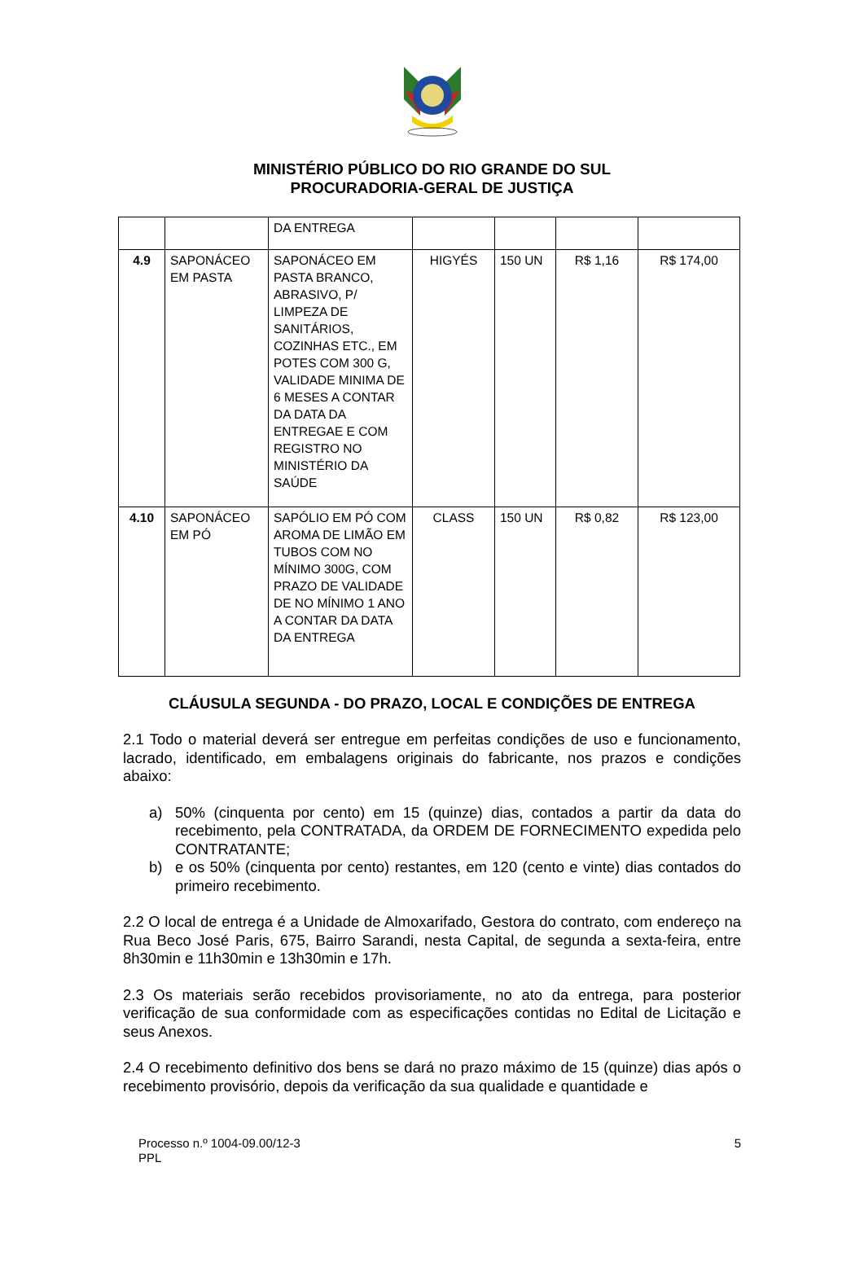MINISTÉRIO PÚBLICO DO RIO GRANDE DO SUL
PROCURADORIA-GERAL DE JUSTIÇA
| | | DA ENTREGA | | | | |
| 4.9 | SAPONÁCEO EM PASTA | SAPONÁCEO EM PASTA BRANCO, ABRASIVO, P/ LIMPEZA DE SANITÁRIOS, COZINHAS ETC., EM POTES COM 300 G, VALIDADE MINIMA DE 6 MESES A CONTAR DA DATA DA ENTREGAE E COM REGISTRO NO MINISTÉRIO DA SAÚDE | HIGYÉS | 150 UN | R$ 1,16 | R$ 174,00 |
| 4.10 | SAPONÁCEO EM PÓ | SAPÓLIO EM PÓ COM AROMA DE LIMÃO EM TUBOS COM NO MÍNIMO 300G, COM PRAZO DE VALIDADE DE NO MÍNIMO 1 ANO A CONTAR DA DATA DA ENTREGA | CLASS | 150 UN | R$ 0,82 | R$ 123,00 |
CLÁUSULA SEGUNDA - DO PRAZO, LOCAL E CONDIÇÕES DE ENTREGA
2.1 Todo o material deverá ser entregue em perfeitas condições de uso e funcionamento, lacrado, identificado, em embalagens originais do fabricante, nos prazos e condições abaixo:
a) 50% (cinquenta por cento) em 15 (quinze) dias, contados a partir da data do recebimento, pela CONTRATADA, da ORDEM DE FORNECIMENTO expedida pelo CONTRATANTE;
b) e os 50% (cinquenta por cento) restantes, em 120 (cento e vinte) dias contados do primeiro recebimento.
2.2 O local de entrega é a Unidade de Almoxarifado, Gestora do contrato, com endereço na Rua Beco José Paris, 675, Bairro Sarandi, nesta Capital, de segunda a sexta-feira, entre 8h30min e 11h30min e 13h30min e 17h.
2.3 Os materiais serão recebidos provisoriamente, no ato da entrega, para posterior verificação de sua conformidade com as especificações contidas no Edital de Licitação e seus Anexos.
2.4 O recebimento definitivo dos bens se dará no prazo máximo de 15 (quinze) dias após o recebimento provisório, depois da verificação da sua qualidade e quantidade e
Processo n.º 1004-09.00/12-3
PPL
5